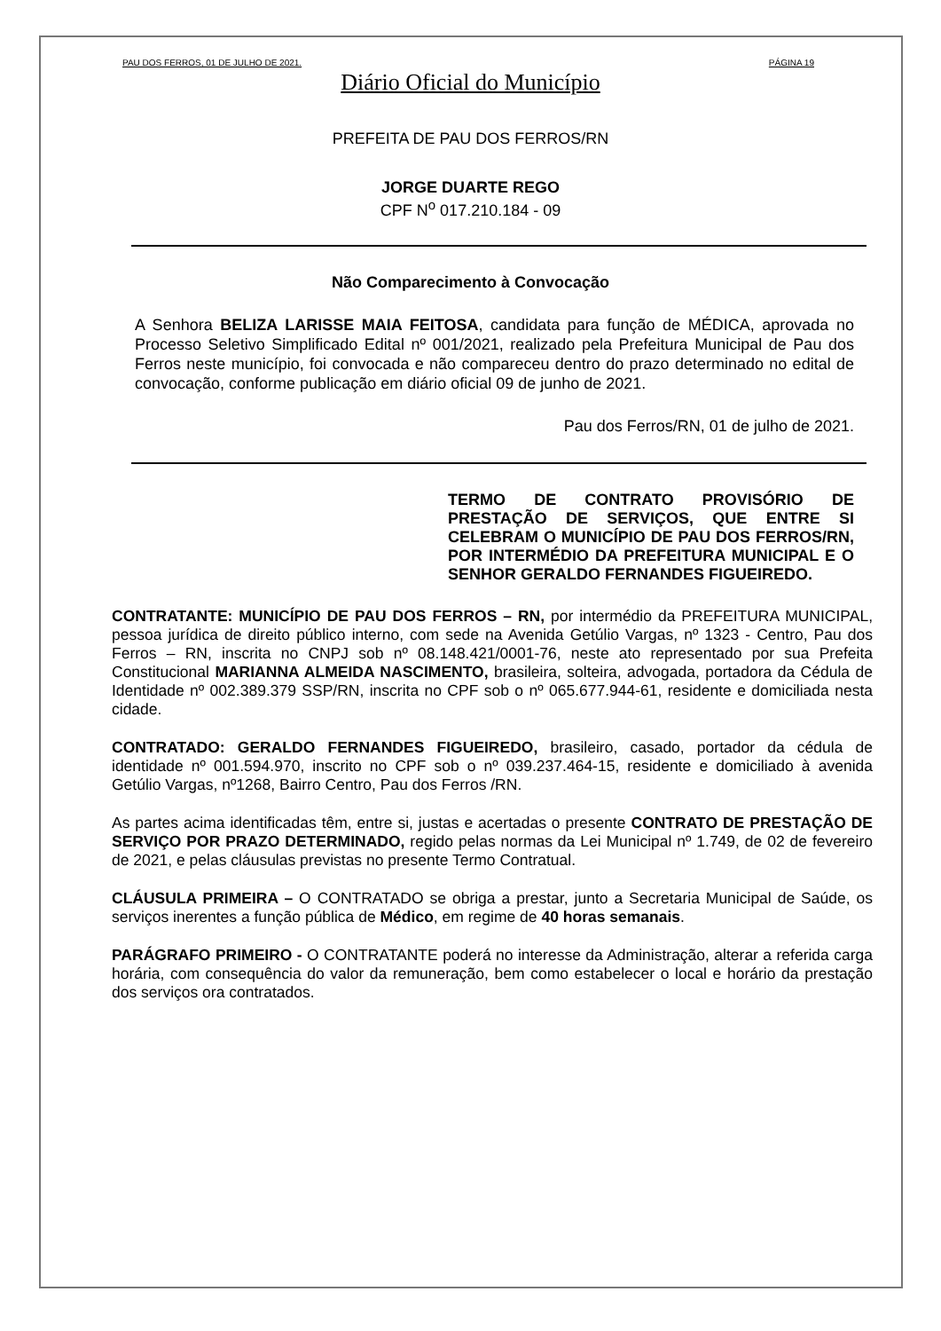PAU DOS FERROS, 01 DE JULHO DE 2021. PÁGINA 19
Diário Oficial do Município
PREFEITA DE PAU DOS FERROS/RN
JORGE DUARTE REGO
CPF N<sup>o</sup> 017.210.184 - 09
Não Comparecimento à Convocação
A Senhora BELIZA LARISSE MAIA FEITOSA, candidata para função de MÉDICA, aprovada no Processo Seletivo Simplificado Edital nº 001/2021, realizado pela Prefeitura Municipal de Pau dos Ferros neste município, foi convocada e não compareceu dentro do prazo determinado no edital de convocação, conforme publicação em diário oficial 09 de junho de 2021.
Pau dos Ferros/RN, 01 de julho de 2021.
TERMO DE CONTRATO PROVISÓRIO DE PRESTAÇÃO DE SERVIÇOS, QUE ENTRE SI CELEBRAM O MUNICÍPIO DE PAU DOS FERROS/RN, POR INTERMÉDIO DA PREFEITURA MUNICIPAL E O SENHOR GERALDO FERNANDES FIGUEIREDO.
CONTRATANTE: MUNICÍPIO DE PAU DOS FERROS – RN, por intermédio da PREFEITURA MUNICIPAL, pessoa jurídica de direito público interno, com sede na Avenida Getúlio Vargas, nº 1323 - Centro, Pau dos Ferros – RN, inscrita no CNPJ sob nº 08.148.421/0001-76, neste ato representado por sua Prefeita Constitucional MARIANNA ALMEIDA NASCIMENTO, brasileira, solteira, advogada, portadora da Cédula de Identidade nº 002.389.379 SSP/RN, inscrita no CPF sob o nº 065.677.944-61, residente e domiciliada nesta cidade.
CONTRATADO: GERALDO FERNANDES FIGUEIREDO, brasileiro, casado, portador da cédula de identidade nº 001.594.970, inscrito no CPF sob o nº 039.237.464-15, residente e domiciliado à avenida Getúlio Vargas, nº1268, Bairro Centro, Pau dos Ferros /RN.
As partes acima identificadas têm, entre si, justas e acertadas o presente CONTRATO DE PRESTAÇÃO DE SERVIÇO POR PRAZO DETERMINADO, regido pelas normas da Lei Municipal nº 1.749, de 02 de fevereiro de 2021, e pelas cláusulas previstas no presente Termo Contratual.
CLÁUSULA PRIMEIRA – O CONTRATADO se obriga a prestar, junto a Secretaria Municipal de Saúde, os serviços inerentes a função pública de Médico, em regime de 40 horas semanais.
PARÁGRAFO PRIMEIRO - O CONTRATANTE poderá no interesse da Administração, alterar a referida carga horária, com consequência do valor da remuneração, bem como estabelecer o local e horário da prestação dos serviços ora contratados.